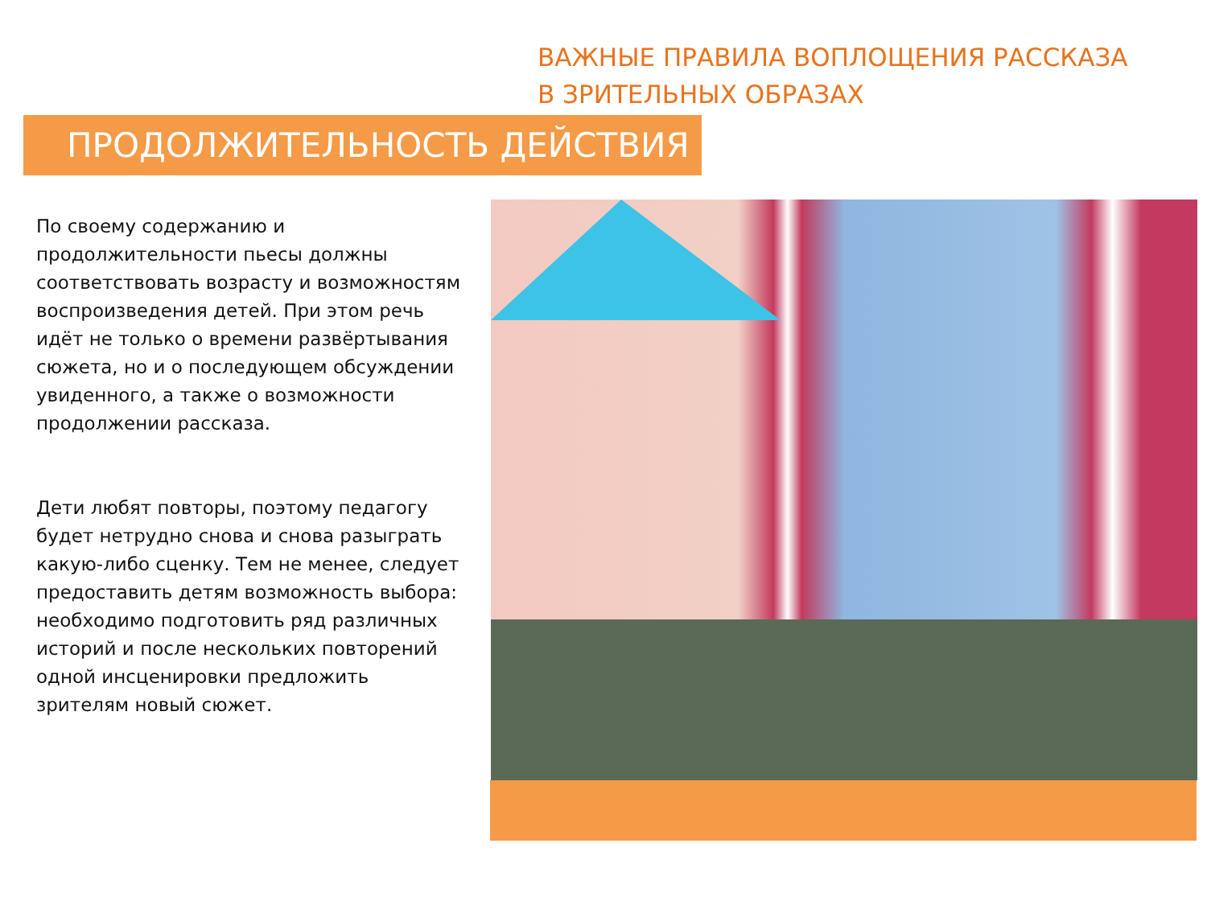ВАЖНЫЕ ПРАВИЛА ВОПЛОЩЕНИЯ РАССКАЗА
В ЗРИТЕЛЬНЫХ ОБРАЗАХ
ПРОДОЛЖИТЕЛЬНОСТЬ ДЕЙСТВИЯ
По своему содержанию и продолжительности пьесы должны соответствовать возрасту и возможностям воспроизведения детей. При этом речь идёт не только о времени развёртывания сюжета, но и о последующем обсуждении увиденного, а также о возможности продолжении рассказа.
Дети любят повторы, поэтому педагогу будет нетрудно снова и снова разыграть какую-либо сценку. Тем не менее, следует предоставить детям возможность выбора: необходимо подготовить ряд различных историй и после нескольких повторений одной инсценировки предложить зрителям новый сюжет.